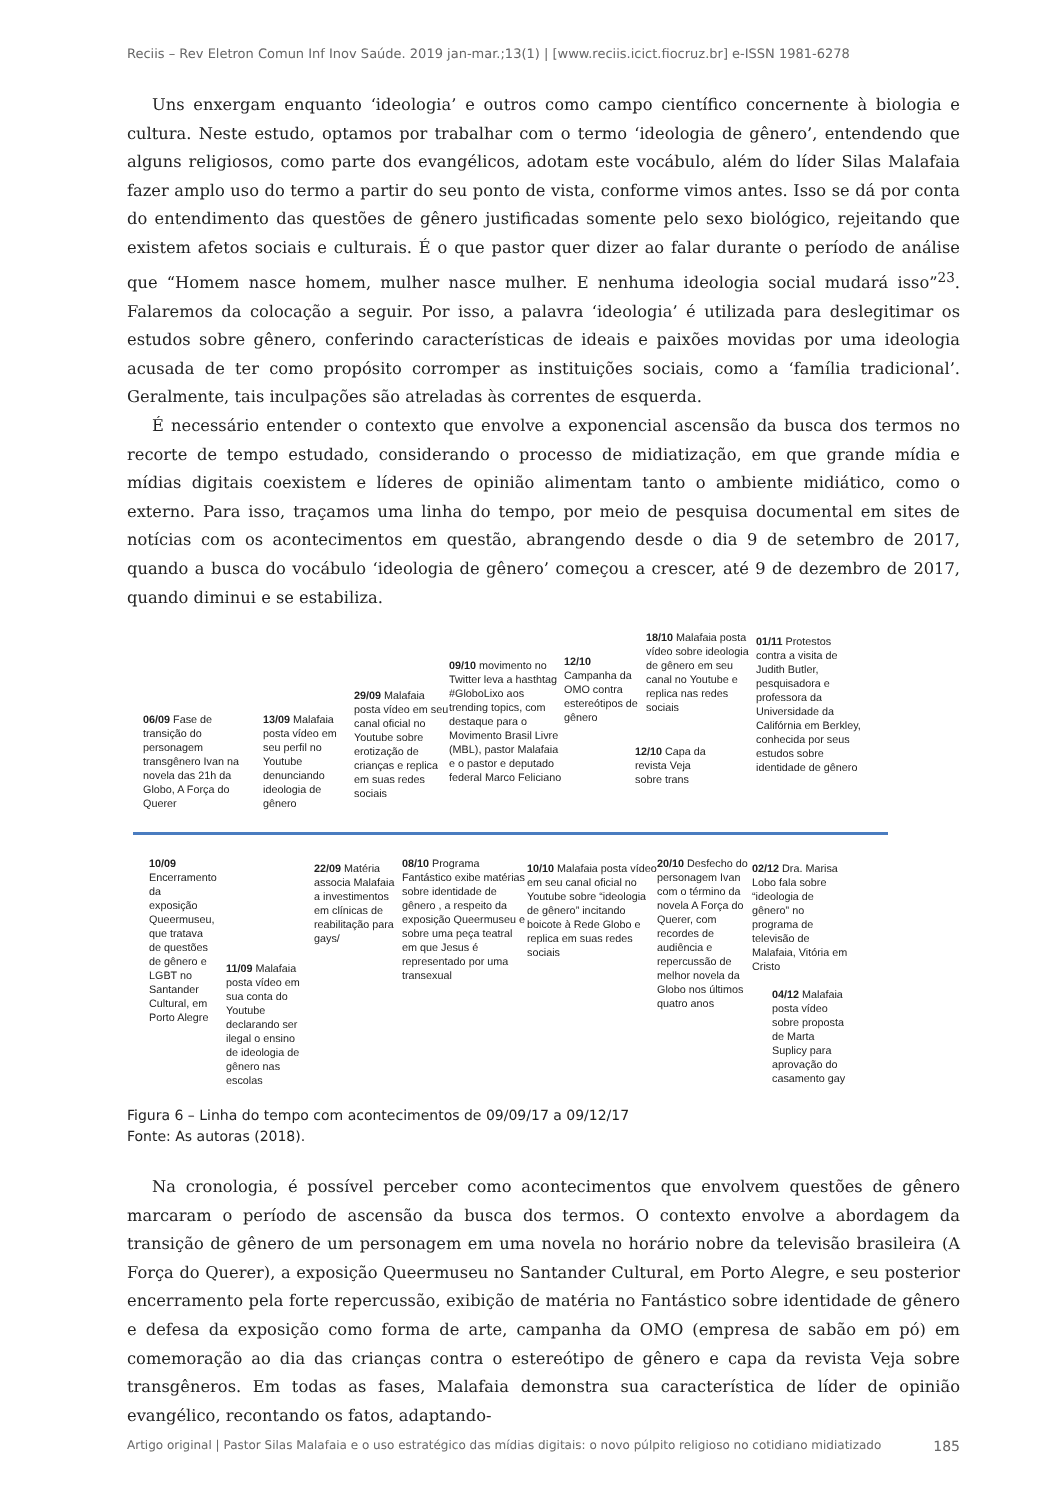Reciis – Rev Eletron Comun Inf Inov Saúde. 2019 jan-mar.;13(1) | [www.reciis.icict.fiocruz.br] e-ISSN 1981-6278
Uns enxergam enquanto ‘ideologia’ e outros como campo científico concernente à biologia e cultura. Neste estudo, optamos por trabalhar com o termo ‘ideologia de gênero’, entendendo que alguns religiosos, como parte dos evangélicos, adotam este vocábulo, além do líder Silas Malafaia fazer amplo uso do termo a partir do seu ponto de vista, conforme vimos antes. Isso se dá por conta do entendimento das questões de gênero justificadas somente pelo sexo biológico, rejeitando que existem afetos sociais e culturais. É o que pastor quer dizer ao falar durante o período de análise que “Homem nasce homem, mulher nasce mulher. E nenhuma ideologia social mudará isso”<sup>23</sup>. Falaremos da colocação a seguir. Por isso, a palavra ‘ideologia’ é utilizada para deslegitimar os estudos sobre gênero, conferindo características de ideais e paixões movidas por uma ideologia acusada de ter como propósito corromper as instituições sociais, como a ‘família tradicional’. Geralmente, tais inculpações são atreladas às correntes de esquerda.
É necessário entender o contexto que envolve a exponencial ascensão da busca dos termos no recorte de tempo estudado, considerando o processo de midiatização, em que grande mídia e mídias digitais coexistem e líderes de opinião alimentam tanto o ambiente midiático, como o externo. Para isso, traçamos uma linha do tempo, por meio de pesquisa documental em sites de notícias com os acontecimentos em questão, abrangendo desde o dia 9 de setembro de 2017, quando a busca do vocábulo ‘ideologia de gênero’ começou a crescer, até 9 de dezembro de 2017, quando diminui e se estabiliza.
06/09 Fase de transição do personagem transgênero Ivan na novela das 21h da Globo, A Força do Querer
13/09 Malafaia posta vídeo em seu perfil no Youtube denunciando ideologia de gênero
29/09 Malafaia posta vídeo em seu canal oficial no Youtube sobre erotização de crianças e replica em suas redes sociais
09/10 movimento no Twitter leva a hasthtag #GloboLixo aos trending topics, com destaque para o Movimento Brasil Livre (MBL), pastor Malafaia e o pastor e deputado federal Marco Feliciano
12/10 Campanha da OMO contra estereótipos de gênero
18/10 Malafaia posta vídeo sobre ideologia de gênero em seu canal no Youtube e replica nas redes sociais
01/11 Protestos contra a visita de Judith Butler, pesquisadora e professora da Universidade da Califórnia em Berkley, conhecida por seus estudos sobre identidade de gênero
12/10 Capa da revista Veja sobre trans
10/09
Encerramento da exposição Queermuseu, que tratava de questões de gênero e LGBT no Santander Cultural, em Porto Alegre
11/09 Malafaia posta vídeo em sua conta do Youtube declarando ser ilegal o ensino de ideologia de gênero nas escolas
22/09 Matéria associa Malafaia a investimentos em clínicas de reabilitação para gays/
08/10 Programa Fantástico exibe matérias sobre identidade de gênero , a respeito da exposição Queermuseu e sobre uma peça teatral em que Jesus é representado por uma transexual
10/10 Malafaia posta vídeo em seu canal oficial no Youtube sobre “ideologia de gênero” incitando boicote à Rede Globo e replica em suas redes sociais
20/10 Desfecho do personagem Ivan com o término da novela A Força do Querer, com recordes de audiência e repercussão de melhor novela da Globo nos últimos quatro anos
02/12 Dra. Marisa Lobo fala sobre “ideologia de gênero” no programa de televisão de Malafaia, Vitória em Cristo
04/12 Malafaia posta vídeo sobre proposta de Marta Suplicy para aprovação do casamento gay
Figura 6 – Linha do tempo com acontecimentos de 09/09/17 a 09/12/17
Fonte: As autoras (2018).
Na cronologia, é possível perceber como acontecimentos que envolvem questões de gênero marcaram o período de ascensão da busca dos termos. O contexto envolve a abordagem da transição de gênero de um personagem em uma novela no horário nobre da televisão brasileira (A Força do Querer), a exposição Queermuseu no Santander Cultural, em Porto Alegre, e seu posterior encerramento pela forte repercussão, exibição de matéria no Fantástico sobre identidade de gênero e defesa da exposição como forma de arte, campanha da OMO (empresa de sabão em pó) em comemoração ao dia das crianças contra o estereótipo de gênero e capa da revista Veja sobre transgêneros. Em todas as fases, Malafaia demonstra sua característica de líder de opinião evangélico, recontando os fatos, adaptando-
Artigo original | Pastor Silas Malafaia e o uso estratégico das mídias digitais: o novo púlpito religioso no cotidiano midiatizado 185